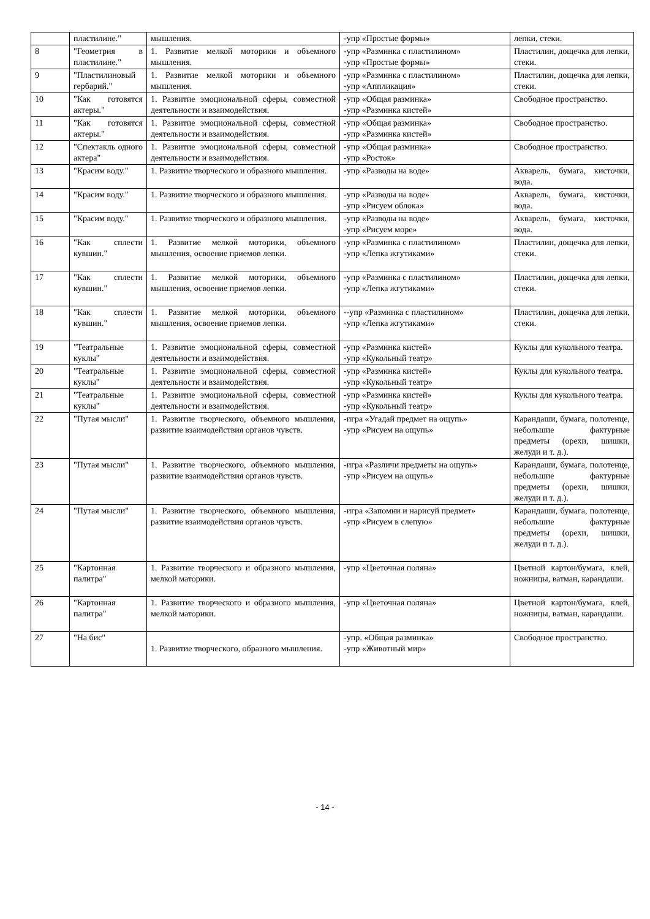| | пластилине." | мышления. | -упр «Простые формы» | лепки, стеки. |
| 8 | "Геометрия в пластилине." | 1. Развитие мелкой моторики и объемного мышления. | -упр «Разминка с пластилином» -упр «Простые формы» | Пластилин, дощечка для лепки, стеки. |
| 9 | "Пластилиновый гербарий." | 1. Развитие мелкой моторики и объемного мышления. | -упр «Разминка с пластилином» -упр «Аппликация» | Пластилин, дощечка для лепки, стеки. |
| 10 | "Как готовятся актеры." | 1. Развитие эмоциональной сферы, совместной деятельности и взаимодействия. | -упр «Общая разминка» -упр «Разминка кистей» | Свободное пространство. |
| 11 | "Как готовятся актеры." | 1. Развитие эмоциональной сферы, совместной деятельности и взаимодействия. | -упр «Общая разминка» -упр «Разминка кистей» | Свободное пространство. |
| 12 | "Спектакль одного актера" | 1. Развитие эмоциональной сферы, совместной деятельности и взаимодействия. | -упр «Общая разминка» -упр «Росток» | Свободное пространство. |
| 13 | "Красим воду." | 1. Развитие творческого и образного мышления. | -упр «Разводы на воде» | Акварель, бумага, кисточки, вода. |
| 14 | "Красим воду." | 1. Развитие творческого и образного мышления. | -упр «Разводы на воде» -упр «Рисуем облока» | Акварель, бумага, кисточки, вода. |
| 15 | "Красим воду." | 1. Развитие творческого и образного мышления. | -упр «Разводы на воде» -упр «Рисуем море» | Акварель, бумага, кисточки, вода. |
| 16 | "Как сплести кувшин." | 1. Развитие мелкой моторики, объемного мышления, освоение приемов лепки. | -упр «Разминка с пластилином» -упр «Лепка жгутиками» | Пластилин, дощечка для лепки, стеки. |
| 17 | "Как сплести кувшин." | 1. Развитие мелкой моторики, объемного мышления, освоение приемов лепки. | -упр «Разминка с пластилином» -упр «Лепка жгутиками» | Пластилин, дощечка для лепки, стеки. |
| 18 | "Как сплести кувшин." | 1. Развитие мелкой моторики, объемного мышления, освоение приемов лепки. | --упр «Разминка с пластилином» -упр «Лепка жгутиками» | Пластилин, дощечка для лепки, стеки. |
| 19 | "Театральные куклы" | 1. Развитие эмоциональной сферы, совместной деятельности и взаимодействия. | -упр «Разминка кистей» -упр «Кукольный театр» | Куклы для кукольного театра. |
| 20 | "Театральные куклы" | 1. Развитие эмоциональной сферы, совместной деятельности и взаимодействия. | -упр «Разминка кистей» -упр «Кукольный театр» | Куклы для кукольного театра. |
| 21 | "Театральные куклы" | 1. Развитие эмоциональной сферы, совместной деятельности и взаимодействия. | -упр «Разминка кистей» -упр «Кукольный театр» | Куклы для кукольного театра. |
| 22 | "Путая мысли" | 1. Развитие творческого, объемного мышления, развитие взаимодействия органов чувств. | -игра «Угадай предмет на ощупь» -упр «Рисуем на ощупь» | Карандаши, бумага, полотенце, небольшие фактурные предметы (орехи, шишки, желуди и т. д.). |
| 23 | "Путая мысли" | 1. Развитие творческого, объемного мышления, развитие взаимодействия органов чувств. | -игра «Различи предметы на ощупь» -упр «Рисуем на ощупь» | Карандаши, бумага, полотенце, небольшие фактурные предметы (орехи, шишки, желуди и т. д.). |
| 24 | "Путая мысли" | 1. Развитие творческого, объемного мышления, развитие взаимодействия органов чувств. | -игра «Запомни и нарисуй предмет» -упр «Рисуем в слепую» | Карандаши, бумага, полотенце, небольшие фактурные предметы (орехи, шишки, желуди и т. д.). |
| 25 | "Картонная палитра" | 1. Развитие творческого и образного мышления, мелкой маторики. | -упр «Цветочная поляна» | Цветной картон/бумага, клей, ножницы, ватман, карандаши. |
| 26 | "Картонная палитра" | 1. Развитие творческого и образного мышления, мелкой маторики. | -упр «Цветочная поляна» | Цветной картон/бумага, клей, ножницы, ватман, карандаши. |
| 27 | "На бис" | 1. Развитие творческого, образного мышления. | -упр. «Общая разминка» -упр «Животный мир» | Свободное пространство. |
- 14 -